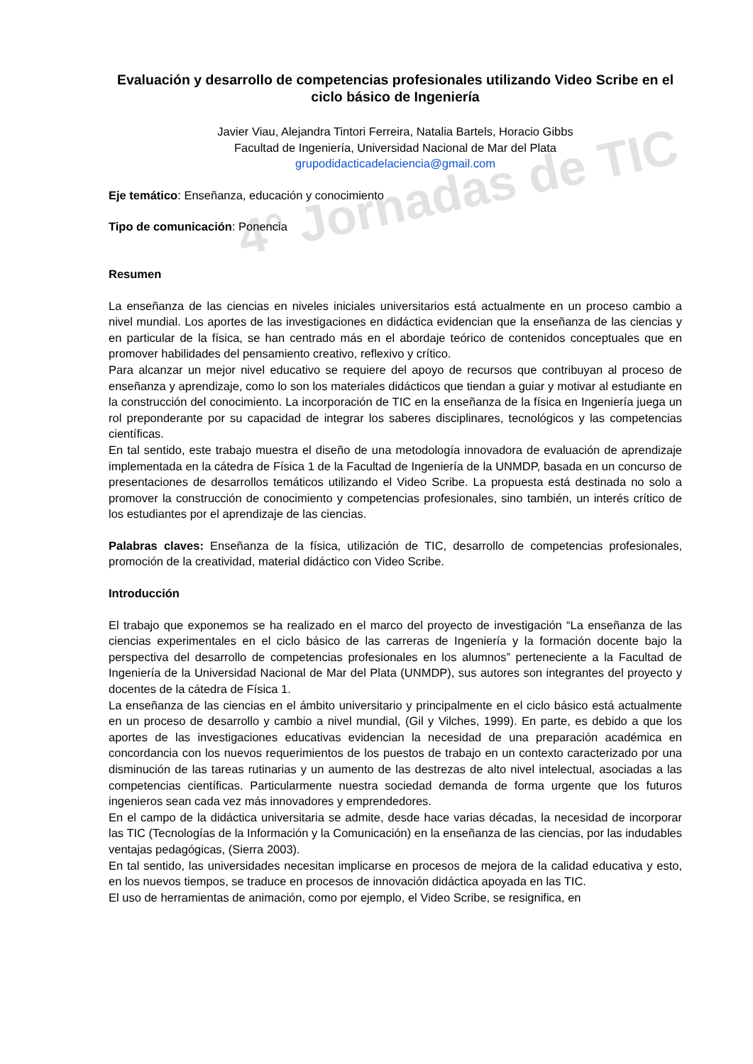4° Jornadas de TIC
Evaluación y desarrollo de competencias profesionales utilizando Video Scribe en el ciclo básico de Ingeniería
Javier Viau, Alejandra Tintori Ferreira, Natalia Bartels, Horacio Gibbs
Facultad de Ingeniería, Universidad Nacional de Mar del Plata
grupodidacticadelaciencia@gmail.com
Eje temático: Enseñanza, educación y conocimiento
Tipo de comunicación: Ponencia
Resumen
La enseñanza de las ciencias en niveles iniciales universitarios está actualmente en un proceso cambio a nivel mundial. Los aportes de las investigaciones en didáctica evidencian que la enseñanza de las ciencias y en particular de la física, se han centrado más en el abordaje teórico de contenidos conceptuales que en promover habilidades del pensamiento creativo, reflexivo y crítico.
Para alcanzar un mejor nivel educativo se requiere del apoyo de recursos que contribuyan al proceso de enseñanza y aprendizaje, como lo son los materiales didácticos que tiendan a guiar y motivar al estudiante en la construcción del conocimiento. La incorporación de TIC en la enseñanza de la física en Ingeniería juega un rol preponderante por su capacidad de integrar los saberes disciplinares, tecnológicos y las competencias científicas.
En tal sentido, este trabajo muestra el diseño de una metodología innovadora de evaluación de aprendizaje implementada en la cátedra de Física 1 de la Facultad de Ingeniería de la UNMDP, basada en un concurso de presentaciones de desarrollos temáticos utilizando el Video Scribe. La propuesta está destinada no solo a promover la construcción de conocimiento y competencias profesionales, sino también, un interés crítico de los estudiantes por el aprendizaje de las ciencias.
Palabras claves: Enseñanza de la física, utilización de TIC, desarrollo de competencias profesionales, promoción de la creatividad, material didáctico con Video Scribe.
Introducción
El trabajo que exponemos se ha realizado en el marco del proyecto de investigación “La enseñanza de las ciencias experimentales en el ciclo básico de las carreras de Ingeniería y la formación docente bajo la perspectiva del desarrollo de competencias profesionales en los alumnos” perteneciente a la Facultad de Ingeniería de la Universidad Nacional de Mar del Plata (UNMDP), sus autores son integrantes del proyecto y docentes de la cátedra de Física 1.
La enseñanza de las ciencias en el ámbito universitario y principalmente en el ciclo básico está actualmente en un proceso de desarrollo y cambio a nivel mundial, (Gil y Vilches, 1999). En parte, es debido a que los aportes de las investigaciones educativas evidencian la necesidad de una preparación académica en concordancia con los nuevos requerimientos de los puestos de trabajo en un contexto caracterizado por una disminución de las tareas rutinarias y un aumento de las destrezas de alto nivel intelectual, asociadas a las competencias científicas. Particularmente nuestra sociedad demanda de forma urgente que los futuros ingenieros sean cada vez más innovadores y emprendedores.
En el campo de la didáctica universitaria se admite, desde hace varias décadas, la necesidad de incorporar las TIC (Tecnologías de la Información y la Comunicación) en la enseñanza de las ciencias, por las indudables ventajas pedagógicas, (Sierra 2003).
En tal sentido, las universidades necesitan implicarse en procesos de mejora de la calidad educativa y esto, en los nuevos tiempos, se traduce en procesos de innovación didáctica apoyada en las TIC.
El uso de herramientas de animación, como por ejemplo, el Video Scribe, se resignifica, en